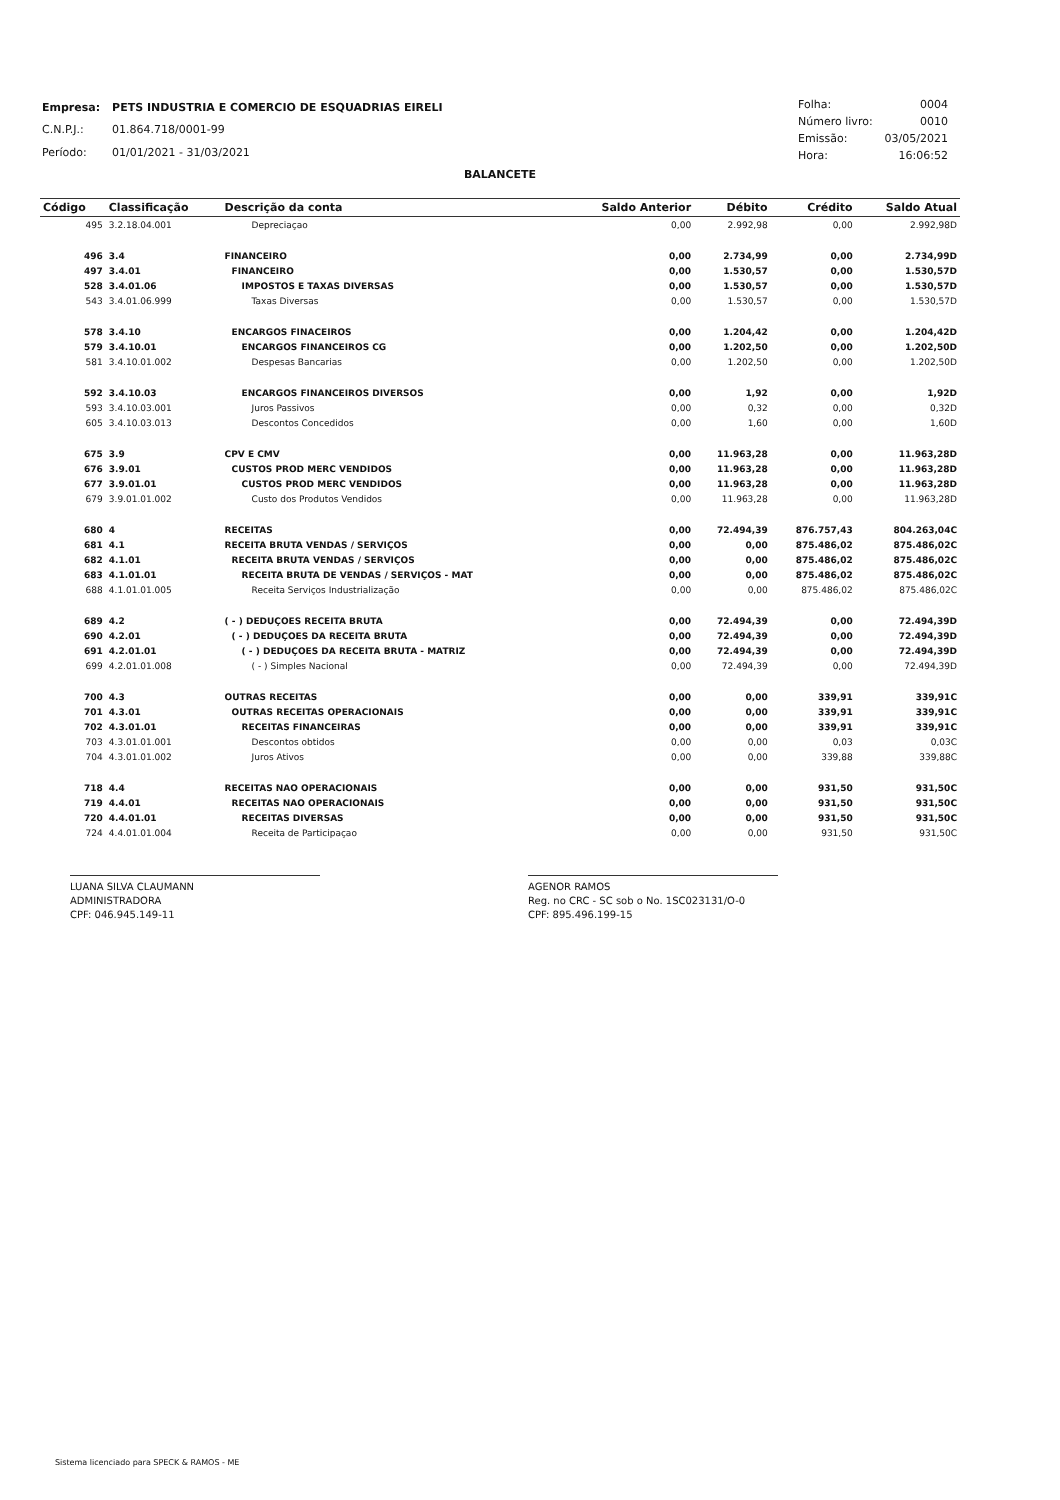| Empresa: | PETS INDUSTRIA E COMERCIO DE ESQUADRIAS EIRELI |
| C.N.P.J.: | 01.864.718/0001-99 |
| Período: | 01/01/2021 - 31/03/2021 |
| Folha: | 0004 |
| Número livro: | 0010 |
| Emissão: | 03/05/2021 |
| Hora: | 16:06:52 |
BALANCETE
| Código | Classificação | Descrição da conta | Saldo Anterior | Débito | Crédito | Saldo Atual |
| --- | --- | --- | --- | --- | --- | --- |
| 495 | 3.2.18.04.001 | Depreciaçao | 0,00 | 2.992,98 | 0,00 | 2.992,98D |
| 496 | 3.4 | FINANCEIRO | 0,00 | 2.734,99 | 0,00 | 2.734,99D |
| 497 | 3.4.01 | FINANCEIRO | 0,00 | 1.530,57 | 0,00 | 1.530,57D |
| 528 | 3.4.01.06 | IMPOSTOS E TAXAS DIVERSAS | 0,00 | 1.530,57 | 0,00 | 1.530,57D |
| 543 | 3.4.01.06.999 | Taxas Diversas | 0,00 | 1.530,57 | 0,00 | 1.530,57D |
| 578 | 3.4.10 | ENCARGOS FINACEIROS | 0,00 | 1.204,42 | 0,00 | 1.204,42D |
| 579 | 3.4.10.01 | ENCARGOS FINANCEIROS CG | 0,00 | 1.202,50 | 0,00 | 1.202,50D |
| 581 | 3.4.10.01.002 | Despesas Bancarias | 0,00 | 1.202,50 | 0,00 | 1.202,50D |
| 592 | 3.4.10.03 | ENCARGOS FINANCEIROS DIVERSOS | 0,00 | 1,92 | 0,00 | 1,92D |
| 593 | 3.4.10.03.001 | Juros Passivos | 0,00 | 0,32 | 0,00 | 0,32D |
| 605 | 3.4.10.03.013 | Descontos Concedidos | 0,00 | 1,60 | 0,00 | 1,60D |
| 675 | 3.9 | CPV E CMV | 0,00 | 11.963,28 | 0,00 | 11.963,28D |
| 676 | 3.9.01 | CUSTOS PROD MERC VENDIDOS | 0,00 | 11.963,28 | 0,00 | 11.963,28D |
| 677 | 3.9.01.01 | CUSTOS PROD MERC VENDIDOS | 0,00 | 11.963,28 | 0,00 | 11.963,28D |
| 679 | 3.9.01.01.002 | Custo dos Produtos Vendidos | 0,00 | 11.963,28 | 0,00 | 11.963,28D |
| 680 | 4 | RECEITAS | 0,00 | 72.494,39 | 876.757,43 | 804.263,04C |
| 681 | 4.1 | RECEITA BRUTA VENDAS / SERVIÇOS | 0,00 | 0,00 | 875.486,02 | 875.486,02C |
| 682 | 4.1.01 | RECEITA BRUTA VENDAS / SERVIÇOS | 0,00 | 0,00 | 875.486,02 | 875.486,02C |
| 683 | 4.1.01.01 | RECEITA BRUTA DE VENDAS / SERVIÇOS - MAT | 0,00 | 0,00 | 875.486,02 | 875.486,02C |
| 688 | 4.1.01.01.005 | Receita Serviços Industrialização | 0,00 | 0,00 | 875.486,02 | 875.486,02C |
| 689 | 4.2 | ( - ) DEDUÇOES RECEITA BRUTA | 0,00 | 72.494,39 | 0,00 | 72.494,39D |
| 690 | 4.2.01 | ( - ) DEDUÇOES DA RECEITA BRUTA | 0,00 | 72.494,39 | 0,00 | 72.494,39D |
| 691 | 4.2.01.01 | ( - ) DEDUÇOES DA RECEITA BRUTA - MATRIZ | 0,00 | 72.494,39 | 0,00 | 72.494,39D |
| 699 | 4.2.01.01.008 | ( - ) Simples Nacional | 0,00 | 72.494,39 | 0,00 | 72.494,39D |
| 700 | 4.3 | OUTRAS RECEITAS | 0,00 | 0,00 | 339,91 | 339,91C |
| 701 | 4.3.01 | OUTRAS RECEITAS OPERACIONAIS | 0,00 | 0,00 | 339,91 | 339,91C |
| 702 | 4.3.01.01 | RECEITAS FINANCEIRAS | 0,00 | 0,00 | 339,91 | 339,91C |
| 703 | 4.3.01.01.001 | Descontos obtidos | 0,00 | 0,00 | 0,03 | 0,03C |
| 704 | 4.3.01.01.002 | Juros Ativos | 0,00 | 0,00 | 339,88 | 339,88C |
| 718 | 4.4 | RECEITAS NAO OPERACIONAIS | 0,00 | 0,00 | 931,50 | 931,50C |
| 719 | 4.4.01 | RECEITAS NAO OPERACIONAIS | 0,00 | 0,00 | 931,50 | 931,50C |
| 720 | 4.4.01.01 | RECEITAS DIVERSAS | 0,00 | 0,00 | 931,50 | 931,50C |
| 724 | 4.4.01.01.004 | Receita de Participaçao | 0,00 | 0,00 | 931,50 | 931,50C |
LUANA SILVA CLAUMANN
ADMINISTRADORA
CPF: 046.945.149-11
AGENOR RAMOS
Reg. no CRC - SC sob o No. 1SC023131/O-0
CPF: 895.496.199-15
Sistema licenciado para SPECK & RAMOS - ME